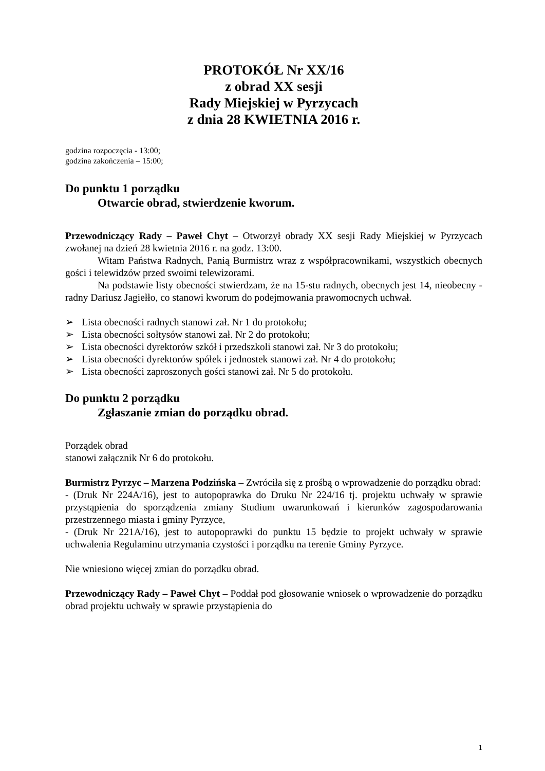PROTOKÓŁ Nr XX/16
z obrad XX sesji
Rady Miejskiej w Pyrzycach
z dnia 28 KWIETNIA 2016 r.
godzina rozpoczęcia - 13:00;
godzina zakończenia – 15:00;
Do punktu 1 porządku
Otwarcie obrad, stwierdzenie kworum.
Przewodniczący Rady – Paweł Chyt – Otworzył obrady XX sesji Rady Miejskiej w Pyrzycach zwołanej na dzień 28 kwietnia 2016 r. na godz. 13:00.
Witam Państwa Radnych, Panią Burmistrz wraz z współpracownikami, wszystkich obecnych gości i telewidzów przed swoimi telewizorami.
Na podstawie listy obecności stwierdzam, że na 15-stu radnych, obecnych jest 14, nieobecny - radny Dariusz Jagiełło, co stanowi kworum do podejmowania prawomocnych uchwał.
➢ Lista obecności radnych stanowi zał. Nr 1 do protokołu;
➢ Lista obecności sołtysów stanowi zał. Nr 2 do protokołu;
➢ Lista obecności dyrektorów szkół i przedszkoli stanowi zał. Nr 3 do protokołu;
➢ Lista obecności dyrektorów spółek i jednostek stanowi zał. Nr 4 do protokołu;
➢ Lista obecności zaproszonych gości stanowi zał. Nr 5 do protokołu.
Do punktu 2 porządku
Zgłaszanie zmian do porządku obrad.
Porządek obrad
stanowi załącznik Nr 6 do protokołu.
Burmistrz Pyrzyc – Marzena Podzińska – Zwróciła się z prośbą o wprowadzenie do porządku obrad:
- (Druk Nr 224A/16), jest to autopoprawka do Druku Nr 224/16 tj. projektu uchwały w sprawie przystąpienia do sporządzenia zmiany Studium uwarunkowań i kierunków zagospodarowania przestrzennego miasta i gminy Pyrzyce,
- (Druk Nr 221A/16), jest to autopoprawki do punktu 15 będzie to projekt uchwały w sprawie uchwalenia Regulaminu utrzymania czystości i porządku na terenie Gminy Pyrzyce.
Nie wniesiono więcej zmian do porządku obrad.
Przewodniczący Rady – Paweł Chyt – Poddał pod głosowanie wniosek o wprowadzenie do porządku obrad projektu uchwały w sprawie przystąpienia do
1